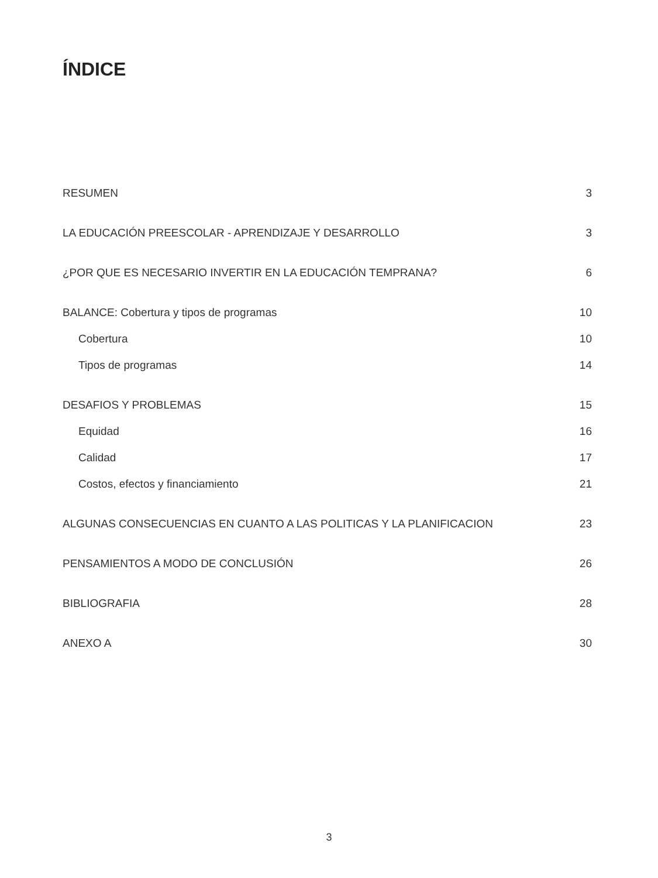ÍNDICE
RESUMEN 3
LA EDUCACIÓN PREESCOLAR - APRENDIZAJE Y DESARROLLO 3
¿POR QUE ES NECESARIO INVERTIR EN LA EDUCACIÓN TEMPRANA? 6
BALANCE: Cobertura y tipos de programas 10
Cobertura 10
Tipos de programas 14
DESAFIOS Y PROBLEMAS 15
Equidad 16
Calidad 17
Costos, efectos y financiamiento 21
ALGUNAS CONSECUENCIAS EN CUANTO A LAS POLITICAS Y LA PLANIFICACION 23
PENSAMIENTOS A MODO DE CONCLUSIÓN 26
BIBLIOGRAFIA 28
ANEXO A 30
3